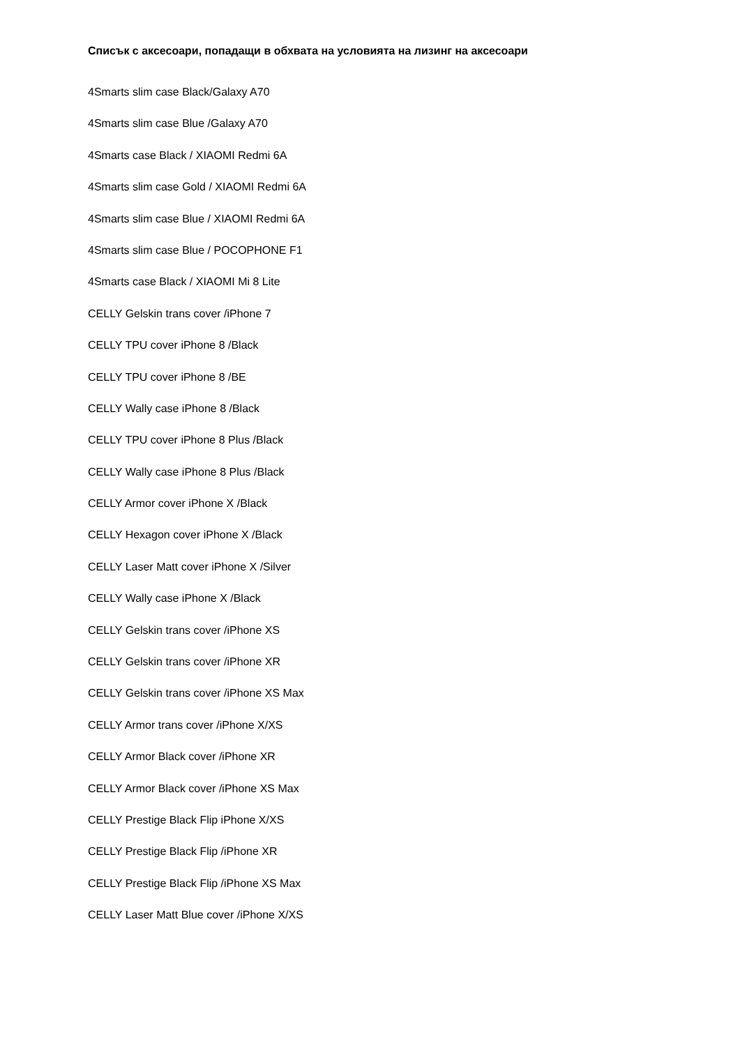Списък с аксесоари, попадащи в обхвата на условията на лизинг на аксесоари
4Smarts slim case Black/Galaxy A70
4Smarts slim case Blue /Galaxy A70
4Smarts case Black / XIAOMI Redmi 6A
4Smarts slim case Gold / XIAOMI Redmi 6A
4Smarts slim case Blue / XIAOMI Redmi 6A
4Smarts slim case Blue / POCOPHONE F1
4Smarts case Black / XIAOMI Mi 8 Lite
CELLY Gelskin trans cover /iPhone 7
CELLY TPU cover iPhone 8 /Black
CELLY TPU cover iPhone 8 /BE
CELLY Wally case iPhone 8 /Black
CELLY TPU cover iPhone 8 Plus /Black
CELLY Wally case iPhone 8 Plus /Black
CELLY Armor cover iPhone X /Black
CELLY Hexagon cover iPhone X /Black
CELLY Laser Matt cover iPhone X /Silver
CELLY Wally case iPhone X /Black
CELLY Gelskin trans cover /iPhone XS
CELLY Gelskin trans cover /iPhone XR
CELLY Gelskin trans cover /iPhone XS Max
CELLY Armor trans cover /iPhone X/XS
CELLY Armor Black cover /iPhone XR
CELLY Armor Black cover /iPhone XS Max
CELLY Prestige Black Flip iPhone X/XS
CELLY Prestige Black Flip /iPhone XR
CELLY Prestige Black Flip /iPhone XS Max
CELLY Laser Matt Blue cover /iPhone X/XS